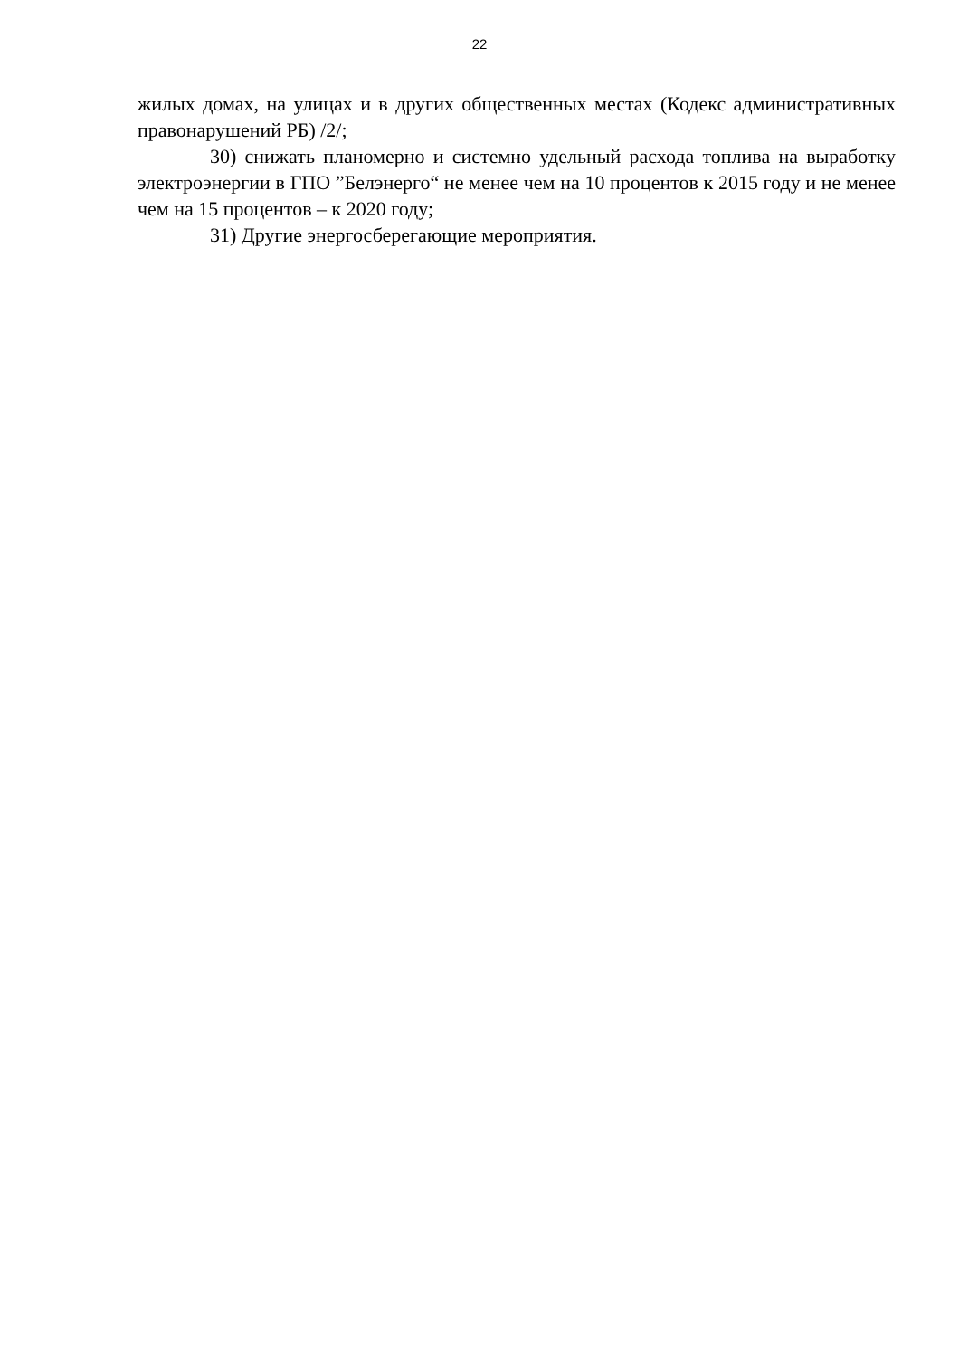22
жилых домах, на улицах и в других общественных местах (Кодекс административных правонарушений РБ) /2/;
30) снижать планомерно и системно удельный расхода топлива на выработку электроэнергии в ГПО ”Белэнерго“ не менее чем на 10 процентов к 2015 году и не менее чем на 15 процентов – к 2020 году;
31) Другие энергосберегающие мероприятия.